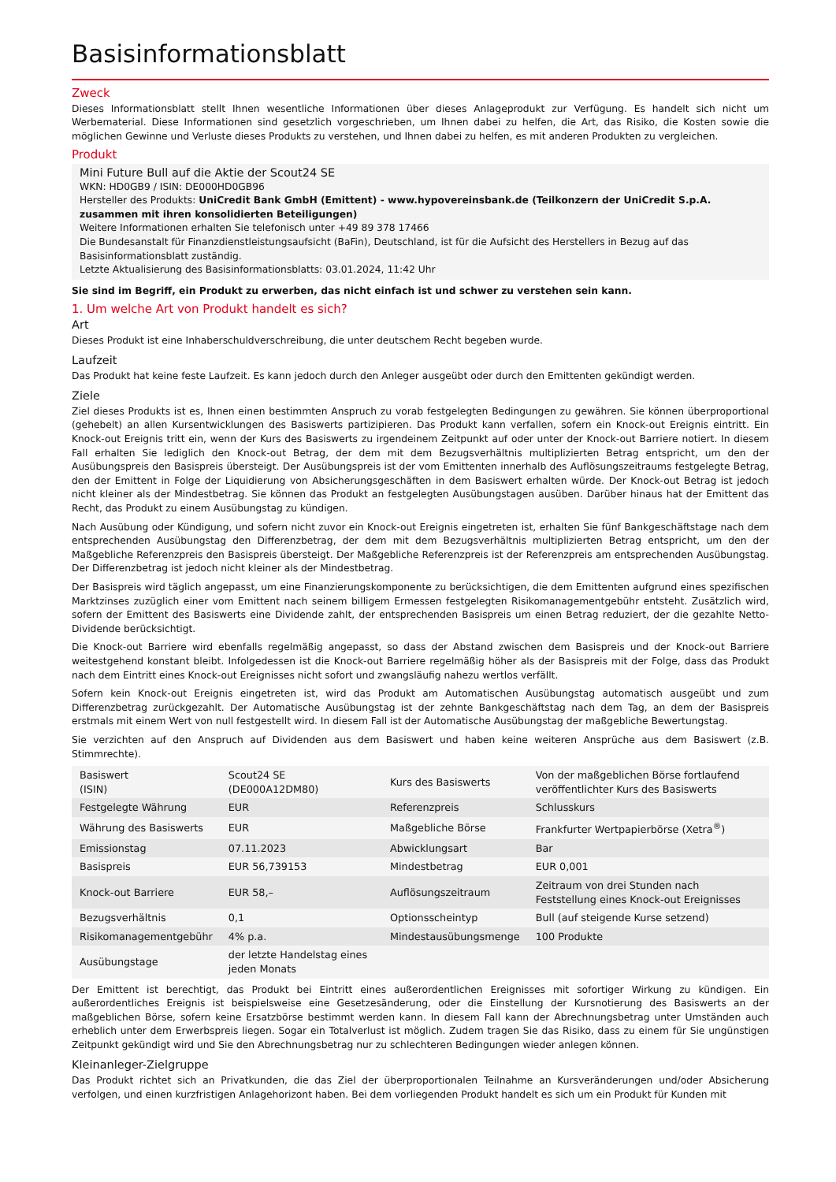Basisinformationsblatt
Zweck
Dieses Informationsblatt stellt Ihnen wesentliche Informationen über dieses Anlageprodukt zur Verfügung. Es handelt sich nicht um Werbematerial. Diese Informationen sind gesetzlich vorgeschrieben, um Ihnen dabei zu helfen, die Art, das Risiko, die Kosten sowie die möglichen Gewinne und Verluste dieses Produkts zu verstehen, und Ihnen dabei zu helfen, es mit anderen Produkten zu vergleichen.
Produkt
Mini Future Bull auf die Aktie der Scout24 SE
WKN: HD0GB9 / ISIN: DE000HD0GB96
Hersteller des Produkts: UniCredit Bank GmbH (Emittent) - www.hypovereinsbank.de (Teilkonzern der UniCredit S.p.A. zusammen mit ihren konsolidierten Beteiligungen)
Weitere Informationen erhalten Sie telefonisch unter +49 89 378 17466
Die Bundesanstalt für Finanzdienstleistungsaufsicht (BaFin), Deutschland, ist für die Aufsicht des Herstellers in Bezug auf das Basisinformationsblatt zuständig.
Letzte Aktualisierung des Basisinformationsblatts: 03.01.2024, 11:42 Uhr
Sie sind im Begriff, ein Produkt zu erwerben, das nicht einfach ist und schwer zu verstehen sein kann.
1. Um welche Art von Produkt handelt es sich?
Art
Dieses Produkt ist eine Inhaberschuldverschreibung, die unter deutschem Recht begeben wurde.
Laufzeit
Das Produkt hat keine feste Laufzeit. Es kann jedoch durch den Anleger ausgeübt oder durch den Emittenten gekündigt werden.
Ziele
Ziel dieses Produkts ist es, Ihnen einen bestimmten Anspruch zu vorab festgelegten Bedingungen zu gewähren. Sie können überproportional (gehebelt) an allen Kursentwicklungen des Basiswerts partizipieren. Das Produkt kann verfallen, sofern ein Knock-out Ereignis eintritt. Ein Knock-out Ereignis tritt ein, wenn der Kurs des Basiswerts zu irgendeinem Zeitpunkt auf oder unter der Knock-out Barriere notiert. In diesem Fall erhalten Sie lediglich den Knock-out Betrag, der dem mit dem Bezugsverhältnis multiplizierten Betrag entspricht, um den der Ausübungspreis den Basispreis übersteigt. Der Ausübungspreis ist der vom Emittenten innerhalb des Auflösungszeitraums festgelegte Betrag, den der Emittent in Folge der Liquidierung von Absicherungsgeschäften in dem Basiswert erhalten würde. Der Knock-out Betrag ist jedoch nicht kleiner als der Mindestbetrag. Sie können das Produkt an festgelegten Ausübungstagen ausüben. Darüber hinaus hat der Emittent das Recht, das Produkt zu einem Ausübungstag zu kündigen.
Nach Ausübung oder Kündigung, und sofern nicht zuvor ein Knock-out Ereignis eingetreten ist, erhalten Sie fünf Bankgeschäftstage nach dem entsprechenden Ausübungstag den Differenzbetrag, der dem mit dem Bezugsverhältnis multiplizierten Betrag entspricht, um den der Maßgebliche Referenzpreis den Basispreis übersteigt. Der Maßgebliche Referenzpreis ist der Referenzpreis am entsprechenden Ausübungstag. Der Differenzbetrag ist jedoch nicht kleiner als der Mindestbetrag.
Der Basispreis wird täglich angepasst, um eine Finanzierungskomponente zu berücksichtigen, die dem Emittenten aufgrund eines spezifischen Marktzinses zuzüglich einer vom Emittent nach seinem billigem Ermessen festgelegten Risikomanagementgebühr entsteht. Zusätzlich wird, sofern der Emittent des Basiswerts eine Dividende zahlt, der entsprechenden Basispreis um einen Betrag reduziert, der die gezahlte Netto-Dividende berücksichtigt.
Die Knock-out Barriere wird ebenfalls regelmäßig angepasst, so dass der Abstand zwischen dem Basispreis und der Knock-out Barriere weitestgehend konstant bleibt. Infolgedessen ist die Knock-out Barriere regelmäßig höher als der Basispreis mit der Folge, dass das Produkt nach dem Eintritt eines Knock-out Ereignisses nicht sofort und zwangsläufig nahezu wertlos verfällt.
Sofern kein Knock-out Ereignis eingetreten ist, wird das Produkt am Automatischen Ausübungstag automatisch ausgeübt und zum Differenzbetrag zurückgezahlt. Der Automatische Ausübungstag ist der zehnte Bankgeschäftstag nach dem Tag, an dem der Basispreis erstmals mit einem Wert von null festgestellt wird. In diesem Fall ist der Automatische Ausübungstag der maßgebliche Bewertungstag.
Sie verzichten auf den Anspruch auf Dividenden aus dem Basiswert und haben keine weiteren Ansprüche aus dem Basiswert (z.B. Stimmrechte).
| Basiswert (ISIN) | Scout24 SE (DE000A12DM80) | Kurs des Basiswerts | Von der maßgeblichen Börse fortlaufend veröffentlichter Kurs des Basiswerts |
| Festgelegte Währung | EUR | Referenzpreis | Schlusskurs |
| Währung des Basiswerts | EUR | Maßgebliche Börse | Frankfurter Wertpapierbörse (Xetra<sup>®</sup>) |
| Emissionstag | 07.11.2023 | Abwicklungsart | Bar |
| Basispreis | EUR 56,739153 | Mindestbetrag | EUR 0,001 |
| Knock-out Barriere | EUR 58,– | Auflösungszeitraum | Zeitraum von drei Stunden nach Feststellung eines Knock-out Ereignisses |
| Bezugsverhältnis | 0,1 | Optionsscheintyp | Bull (auf steigende Kurse setzend) |
| Risikomanagementgebühr | 4% p.a. | Mindestausübungsmenge | 100 Produkte |
| Ausübungstage | der letzte Handelstag eines jeden Monats | | |
Der Emittent ist berechtigt, das Produkt bei Eintritt eines außerordentlichen Ereignisses mit sofortiger Wirkung zu kündigen. Ein außerordentliches Ereignis ist beispielsweise eine Gesetzesänderung, oder die Einstellung der Kursnotierung des Basiswerts an der maßgeblichen Börse, sofern keine Ersatzbörse bestimmt werden kann. In diesem Fall kann der Abrechnungsbetrag unter Umständen auch erheblich unter dem Erwerbspreis liegen. Sogar ein Totalverlust ist möglich. Zudem tragen Sie das Risiko, dass zu einem für Sie ungünstigen Zeitpunkt gekündigt wird und Sie den Abrechnungsbetrag nur zu schlechteren Bedingungen wieder anlegen können.
Kleinanleger-Zielgruppe
Das Produkt richtet sich an Privatkunden, die das Ziel der überproportionalen Teilnahme an Kursveränderungen und/oder Absicherung verfolgen, und einen kurzfristigen Anlagehorizont haben. Bei dem vorliegenden Produkt handelt es sich um ein Produkt für Kunden mit